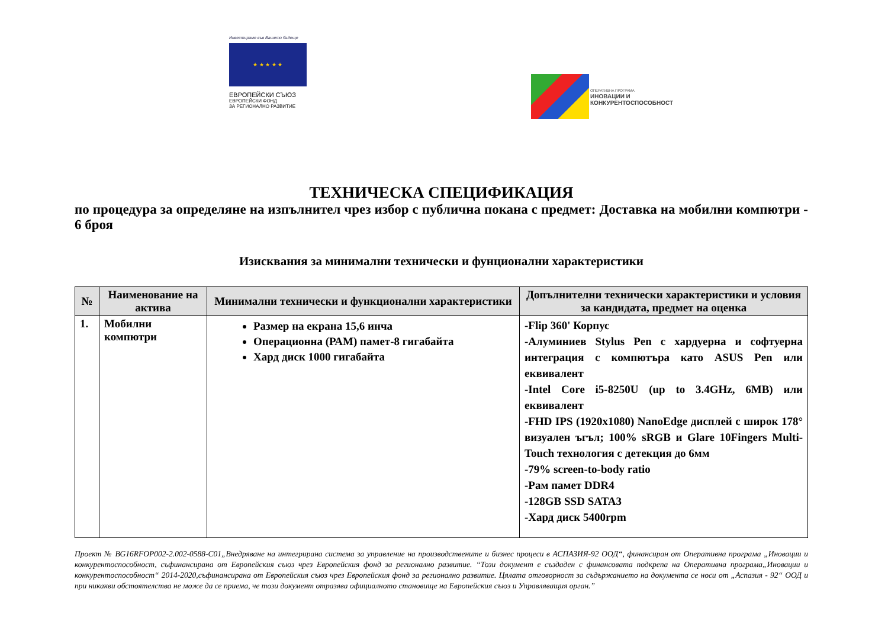Инвестираме във Вашето бъдеще
★ ★ ★ ★ ★
ЕВРОПЕЙСКИ СЪЮЗ
ЕВРОПЕЙСКИ ФОНД
ЗА РЕГИОНАЛНО РАЗВИТИЕ
ОПЕРАТИВНА ПРОГРАМА
ИНОВАЦИИ И
КОНКУРЕНТОСПОСОБНОСТ
ТЕХНИЧЕСКА СПЕЦИФИКАЦИЯ
по процедура за определяне на изпълнител чрез избор с публична покана с предмет: Доставка на мобилни компютри - 6 броя
Изисквания за минимални технически и фунционални характеристики
| № | Наименование на актива | Минимални технически и функционални характеристики | Допълнителни технически характеристики и условия за кандидата, предмет на оценка |
| --- | --- | --- | --- |
| 1. | Мобилни компютри | Размер на екрана 15,6 инча Операционна (РАМ) памет-8 гигабайта Хард диск 1000 гигабайта | -Flip 360' Корпус -Алуминиев Stylus Pen с хардуерна и софтуерна интеграция с компютъра като ASUS Pen или еквивалент -Intel Core i5-8250U (up to 3.4GHz, 6MB) или еквивалент -FHD IPS (1920x1080) NanoEdge дисплей с широк 178° визуален ъгъл; 100% sRGB и Glare 10Fingers Multi-Touch технология с детекция до 6мм -79% screen-to-body ratio -Рам памет DDR4 -128GB SSD SATA3 -Хард диск 5400rpm |
Проект № BG16RFOP002-2.002-0588-C01„Внедряване на интегрирана система за управление на производствените и бизнес процеси в АСПАЗИЯ-92 ООД“, финансиран от Оперативна програма „Иновации и конкурентоспособност, съфинансирана от Европейския съюз чрез Европейския фонд за регионално развитие. “Този документ е създаден с финансовата подкрепа на Оперативна програма„Иновации и конкурентоспособност“ 2014-2020,съфинансирана от Европейския съюз чрез Европейския фонд за регионално развитие. Цялата отговорност за съдържанието на документа се носи от „Аспазия - 92“ ООД и при никакви обстоятелства не може да се приема, че този документ отразява официалното становище на Европейския съюз и Управляващия орган.”